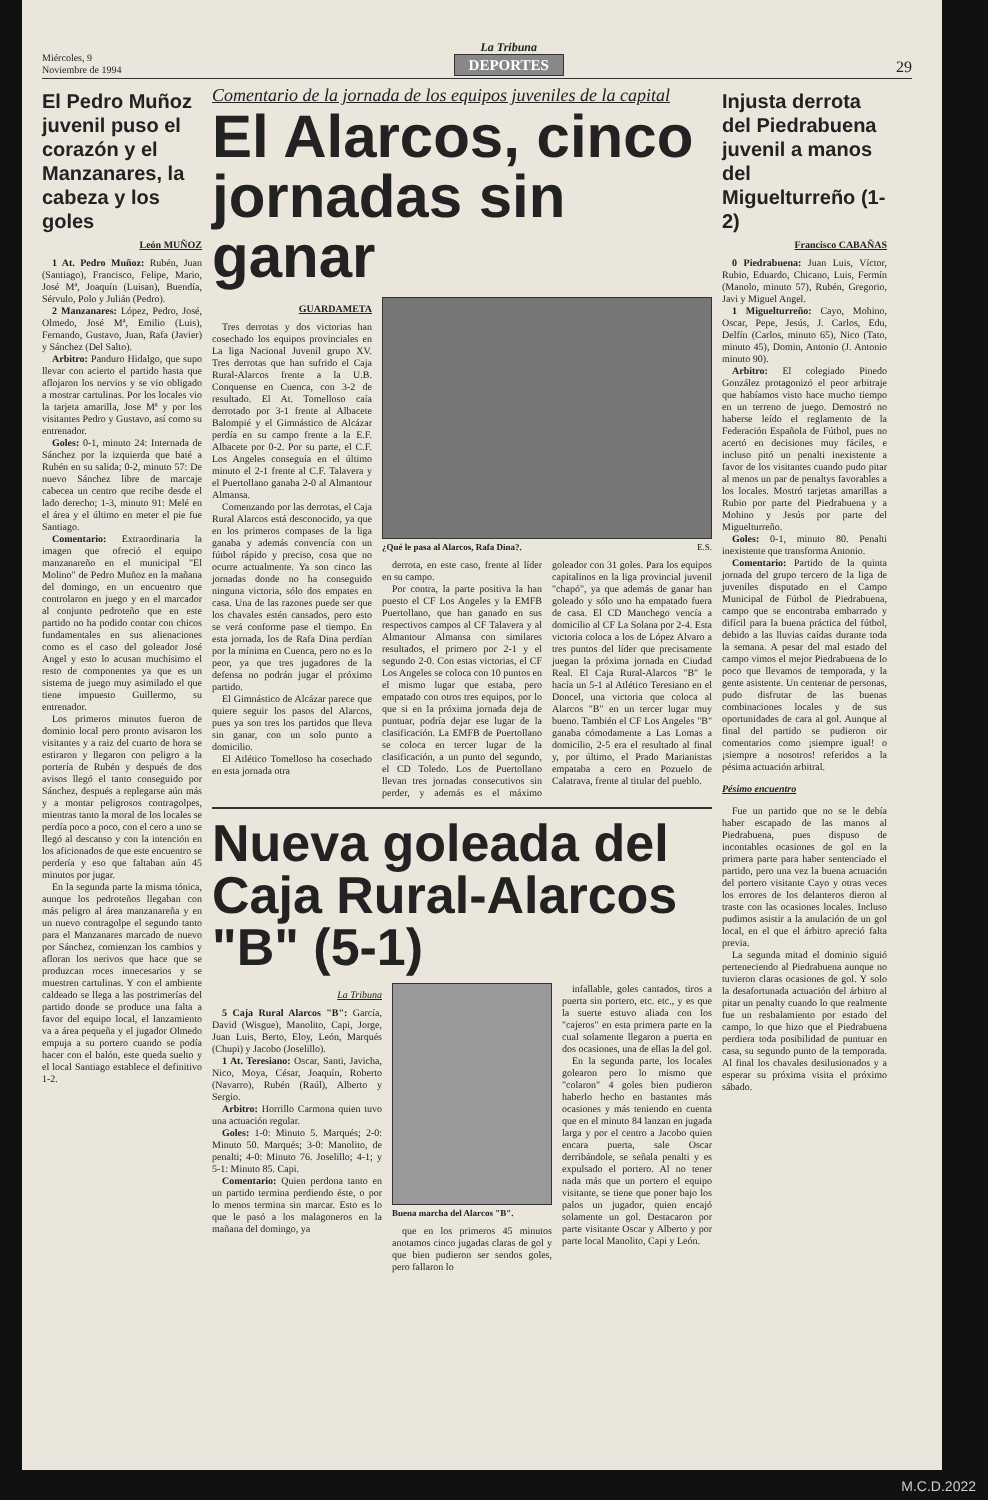Miércoles, 9
Noviembre de 1994
La Tribuna
DEPORTES
29
El Pedro Muñoz juvenil puso el corazón y el Manzanares, la cabeza y los goles
León MUÑOZ
1 At. Pedro Muñoz: Rubén, Juan (Santiago), Francisco, Felipe, Mario, José Mª, Joaquín (Luisan), Buendía, Sérvulo, Polo y Julián (Pedro).
2 Manzanares: López, Pedro, José, Olmedo, José Mª, Emilio (Luis), Fernando, Gustavo, Juan, Rafa (Javier) y Sánchez (Del Salto).
Arbitro: Panduro Hidalgo, que supo llevar con acierto el partido hasta que aflojaron los nervios y se vio obligado a mostrar cartulinas. Por los locales vio la tarjeta amarilla, Jose Mª y por los visitantes Pedro y Gustavo, así como su entrenador.
Goles: 0-1, minuto 24: Internada de Sánchez por la izquierda que baté a Rubén en su salida; 0-2, minuto 57: De nuevo Sánchez libre de marcaje cabecea un centro que recibe desde el lado derecho; 1-3, minuto 91: Melé en el área y el último en meter el pie fue Santiago.
Comentario: Extraordinaria la imagen que ofreció el equipo manzanareño en el municipal "El Molino" de Pedro Muñoz en la mañana del domingo, en un encuentro que controlaron en juego y en el marcador al conjunto pedroteño que en este partido no ha podido contar con chicos fundamentales en sus alienaciones como es el caso del goleador José Angel y esto lo acusan muchísimo el resto de componentes ya que es un sistema de juego muy asimilado el que tiene impuesto Guillermo, su entrenador.
Los primeros minutos fueron de dominio local pero pronto avisaron los visitantes y a raiz del cuarto de hora se estiraron y llegaron con peligro a la portería de Rubén y después de dos avisos llegó el tanto conseguido por Sánchez, después a replegarse aún más y a montar peligrosos contragolpes, mientras tanto la moral de los locales se perdía poco a poco, con el cero a uno se llegó al descanso y con la intención en los aficionados de que este encuentro se perdería y eso que faltaban aún 45 minutos por jugar.
En la segunda parte la misma tónica, aunque los pedroteños llegaban con más peligro al área manzanareña y en un nuevo contragolpe el segundo tanto para el Manzanares marcado de nuevo por Sánchez, comienzan los cambios y afloran los nerivos que hace que se produzcan roces innecesarios y se muestren cartulinas. Y con el ambiente caldeado se llega a las postrimerías del partido donde se produce una falta a favor del equipo local, el lanzamiento va a área pequeña y el jugador Olmedo empuja a su portero cuando se podía hacer con el balón, este queda suelto y el local Santiago establece el definitivo 1-2.
Comentario de la jornada de los equipos juveniles de la capital
El Alarcos, cinco jornadas sin ganar
GUARDAMETA
Tres derrotas y dos victorias han cosechado los equipos provinciales en La liga Nacional Juvenil grupo XV. Tres derrotas que han sufrido el Caja Rural-Alarcos frente a la U.B. Conquense en Cuenca, con 3-2 de resultado. El At. Tomelloso caía derrotado por 3-1 frente al Albacete Balompié y el Gimnástico de Alcázar perdía en su campo frente a la E.F. Albacete por 0-2. Por su parte, el C.F. Los Angeles conseguía en el último minuto el 2-1 frente al C.F. Talavera y el Puertollano ganaba 2-0 al Almantour Almansa.
Comenzando por las derrotas, el Caja Rural Alarcos está desconocido, ya que en los primeros compases de la liga ganaba y además convencía con un fútbol rápido y preciso, cosa que no ocurre actualmente. Ya son cinco las jornadas donde no ha conseguido ninguna victoria, sólo dos empates en casa. Una de las razones puede ser que los chavales estén cansados, pero esto se verá conforme pase el tiempo. En esta jornada, los de Rafa Dina perdían por la mínima en Cuenca, pero no es lo peor, ya que tres jugadores de la defensa no podrán jugar el próximo partido.
El Gimnástico de Alcázar parece que quiere seguir los pasos del Alarcos, pues ya son tres los partidos que lleva sin ganar, con un solo punto a domicilio.
El Atlético Tomelloso ha cosechado en esta jornada otra
¿Qué le pasa al Alarcos, Rafa Dina?. E.S.
derrota, en este caso, frente al líder en su campo.
Por contra, la parte positiva la han puesto el CF Los Angeles y la EMFB Puertollano, que han ganado en sus respectivos campos al CF Talavera y al Almantour Almansa con similares resultados, el primero por 2-1 y el segundo 2-0. Con estas victorias, el CF Los Angeles se coloca con 10 puntos en el mismo lugar que estaba, pero empatado con otros tres equipos, por lo que si en la próxima jornada deja de puntuar, podría dejar ese lugar de la clasificación. La EMFB de Puertollano se coloca en tercer lugar de la clasificación, a un punto del segundo, el CD Toledo. Los de Puertollano llevan tres jornadas consecutivos sin perder, y además es el máximo goleador con 31 goles. Para los equipos capitalinos en la liga provincial juvenil "chapó", ya que además de ganar han goleado y sólo uno ha empatado fuera de casa. El CD Manchego vencía a domicilio al CF La Solana por 2-4. Esta victoria coloca a los de López Alvaro a tres puntos del líder que precisamente juegan la próxima jornada en Ciudad Real. El Caja Rural-Alarcos "B" le hacía un 5-1 al Atlético Teresiano en el Doncel, una victoria que coloca al Alarcos "B" en un tercer lugar muy bueno. También el CF Los Angeles "B" ganaba cómodamente a Las Lomas a domicilio, 2-5 era el resultado al final y, por último, el Prado Marianistas empataba a cero en Pozuelo de Calatrava, frente al titular del pueblo.
Nueva goleada del Caja Rural-Alarcos "B" (5-1)
La Tribuna
5 Caja Rural Alarcos "B": García, David (Wisgue), Manolito, Capi, Jorge, Juan Luis, Berto, Eloy, León, Marqués (Chupi) y Jacobo (Joselillo).
1 At. Teresiano: Oscar, Santi, Javicha, Nico, Moya, César, Joaquín, Roberto (Navarro), Rubén (Raúl), Alberto y Sergio.
Arbitro: Horrillo Carmona quien tuvo una actuación regular.
Goles: 1-0: Minuto 5. Marqués; 2-0: Minuto 50. Marqués; 3-0: Manolito, de penalti; 4-0: Minuto 76. Joselillo; 4-1; y 5-1: Minuto 85. Capi.
Comentario: Quien perdona tanto en un partido termina perdiendo éste, o por lo menos termina sin marcar. Esto es lo que le pasó a los malagoneros en la mañana del domingo, ya
Buena marcha del Alarcos "B".
que en los primeros 45 minutos anotamos cinco jugadas claras de gol y que bien pudieron ser sendos goles, pero fallaron lo
infallable, goles cantados, tiros a puerta sin portero, etc. etc., y es que la suerte estuvo aliada con los "cajeros" en esta primera parte en la cual solamente llegaron a puerta en dos ocasiones, una de ellas la del gol.
En la segunda parte, los locales golearon pero lo mismo que "colaron" 4 goles bien pudieron haberlo hecho en bastantes más ocasiones y más teniendo en cuenta que en el minuto 84 lanzan en jugada larga y por el centro a Jacobo quien encara puerta, sale Oscar derribándole, se señala penalti y es expulsado el portero. Al no tener nada más que un portero el equipo visitante, se tiene que poner bajo los palos un jugador, quien encajó solamente un gol. Destacaron por parte visitante Oscar y Alberto y por parte local Manolito, Capi y León.
Injusta derrota del Piedrabuena juvenil a manos del Miguelturreño (1-2)
Francisco CABAÑAS
0 Piedrabuena: Juan Luis, Víctor, Rubio, Eduardo, Chicano, Luis, Fermín (Manolo, minuto 57), Rubén, Gregorio, Javi y Miguel Angel.
1 Miguelturreño: Cayo, Mohino, Oscar, Pepe, Jesús, J. Carlos, Edu, Delfín (Carlos, minuto 65), Nico (Tato, minuto 45), Domin, Antonio (J. Antonio minuto 90).
Arbitro: El colegiado Pinedo González protagonizó el peor arbitraje que habíamos visto hace mucho tiempo en un terreno de juego. Demostró no haberse leído el reglamento de la Federación Española de Fútbol, pues no acertó en decisiones muy fáciles, e incluso pitó un penalti inexistente a favor de los visitantes cuando pudo pitar al menos un par de penaltys favorables a los locales. Mostró tarjetas amarillas a Rubio por parte del Piedrabuena y a Mohino y Jesús por parte del Miguelturreño.
Goles: 0-1, minuto 80. Penalti inexistente que transforma Antonio.
Comentario: Partido de la quinta jornada del grupo tercero de la liga de juveniles disputado en el Campo Municipal de Fútbol de Piedrabuena, campo que se encontraba embarrado y difícil para la buena práctica del fútbol, debido a las lluvias caídas durante toda la semana. A pesar del mal estado del campo vimos el mejor Piedrabuena de lo poco que llevamos de temporada, y la gente asistente. Un centenar de personas, pudo disfrutar de las buenas combinaciones locales y de sus oportunidades de cara al gol. Aunque al final del partido se pudieron oir comentarios como ¡siempre igual! o ¡siempre a nosotros! referidos a la pésima actuación arbitral.
Pésimo encuentro
Fue un partido que no se le debía haber escapado de las manos al Piedrabuena, pues dispuso de incontables ocasiones de gol en la primera parte para haber sentenciado el partido, pero una vez la buena actuación del portero visitante Cayo y otras veces los errores de los delanteros dieron al traste con las ocasiones locales. Incluso pudimos asistir a la anulación de un gol local, en el que el árbitro apreció falta previa.
La segunda mitad el dominio siguió perteneciendo al Piedrabuena aunque no tuvieron claras ocasiones de gol. Y solo la desafortunada actuación del árbitro al pitar un penalty cuando lo que realmente fue un resbalamiento por estado del campo, lo que hizo que el Piedrabuena perdiera toda posibilidad de puntuar en casa, su segundo punto de la temporada. Al final los chavales desilusionados y a esperar su próxima visita el próximo sábado.
M.C.D.2022